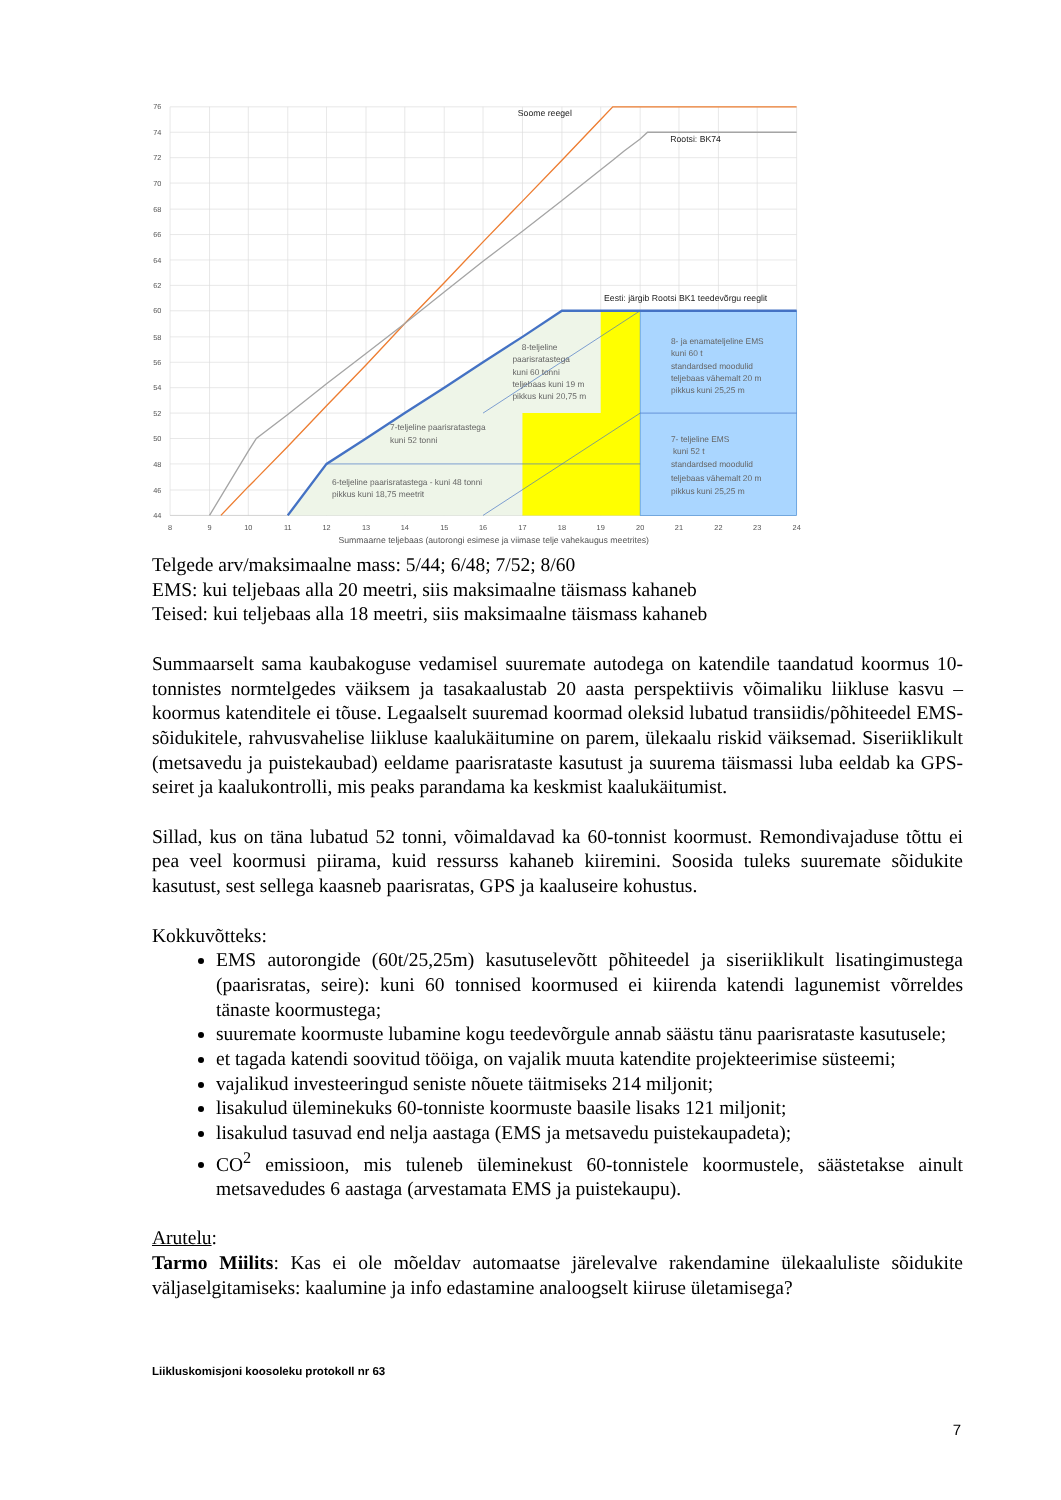76
74
72
70
68
66
64
62
60
58
56
54
52
50
48
46
44
8
9
10
11
12
13
14
15
16
17
18
19
20
21
22
23
24
Summaarne teljebaas (autorongi esimese ja viimase telje vahekaugus meetrites)
Soome reegel
Rootsi: BK74
Eesti: järgib Rootsi BK1 teedevõrgu reeglit
8-teljeline
paarisratastega
kuni 60 tonni
teljebaas kuni 19 m
pikkus kuni 20,75 m
7-teljeline paarisratastega
kuni 52 tonni
6-teljeline paarisratastega - kuni 48 tonni
pikkus kuni 18,75 meetrit
8- ja enamateljeline EMS
kuni 60 t
standardsed moodulid
teljebaas vähemalt 20 m
pikkus kuni 25,25 m
7- teljeline EMS
kuni 52 t
standardsed moodulid
teljebaas vähemalt 20 m
pikkus kuni 25,25 m
Telgede arv/maksimaalne mass: 5/44; 6/48; 7/52; 8/60
EMS: kui teljebaas alla 20 meetri, siis maksimaalne täismass kahaneb
Teised: kui teljebaas alla 18 meetri, siis maksimaalne täismass kahaneb
Summaarselt sama kaubakoguse vedamisel suuremate autodega on katendile taandatud koormus 10-tonnistes normtelgedes väiksem ja tasakaalustab 20 aasta perspektiivis võimaliku liikluse kasvu – koormus katenditele ei tõuse. Legaalselt suuremad koormad oleksid lubatud transiidis/põhiteedel EMS-sõidukitele, rahvusvahelise liikluse kaalukäitumine on parem, ülekaalu riskid väiksemad. Siseriiklikult (metsavedu ja puistekaubad) eeldame paarisrataste kasutust ja suurema täismassi luba eeldab ka GPS-seiret ja kaalukontrolli, mis peaks parandama ka keskmist kaalukäitumist.
Sillad, kus on täna lubatud 52 tonni, võimaldavad ka 60-tonnist koormust. Remondivajaduse tõttu ei pea veel koormusi piirama, kuid ressurss kahaneb kiiremini. Soosida tuleks suuremate sõidukite kasutust, sest sellega kaasneb paarisratas, GPS ja kaaluseire kohustus.
Kokkuvõtteks:
EMS autorongide (60t/25,25m) kasutuselevõtt põhiteedel ja siseriiklikult lisatingimustega (paarisratas, seire): kuni 60 tonnised koormused ei kiirenda katendi lagunemist võrreldes tänaste koormustega;
suuremate koormuste lubamine kogu teedevõrgule annab säästu tänu paarisrataste kasutusele;
et tagada katendi soovitud tööiga, on vajalik muuta katendite projekteerimise süsteemi;
vajalikud investeeringud seniste nõuete täitmiseks 214 miljonit;
lisakulud üleminekuks 60-tonniste koormuste baasile lisaks 121 miljonit;
lisakulud tasuvad end nelja aastaga (EMS ja metsavedu puistekaupadeta);
CO<sup>2</sup> emissioon, mis tuleneb üleminekust 60-tonnistele koormustele, säästetakse ainult metsavedudes 6 aastaga (arvestamata EMS ja puistekaupu).
Arutelu:
Tarmo Miilits: Kas ei ole mõeldav automaatse järelevalve rakendamine ülekaaluliste sõidukite väljaselgitamiseks: kaalumine ja info edastamine analoogselt kiiruse ületamisega?
Liikluskomisjoni koosoleku protokoll nr 63
7